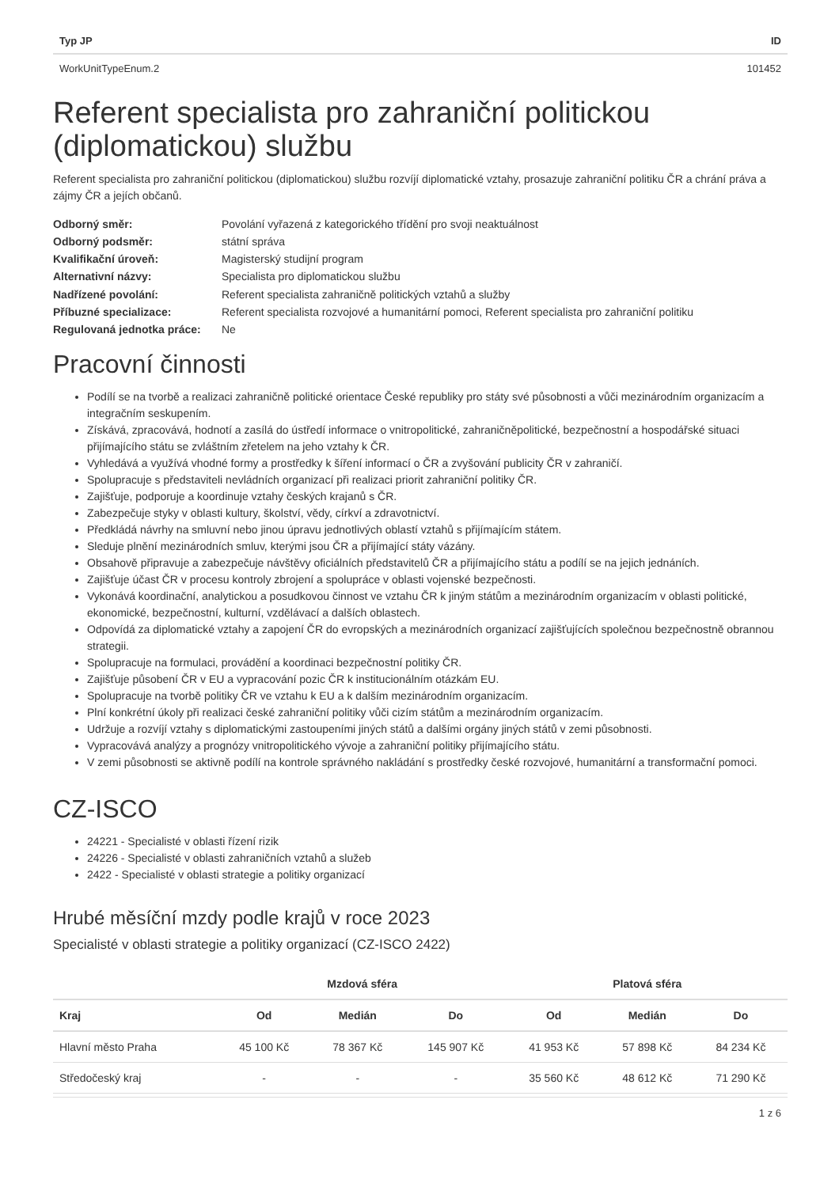| Typ JP | ID |
| --- | --- |
| WorkUnitTypeEnum.2 | 101452 |
Referent specialista pro zahraniční politickou (diplomatickou) službu
Referent specialista pro zahraniční politickou (diplomatickou) službu rozvíjí diplomatické vztahy, prosazuje zahraniční politiku ČR a chrání práva a zájmy ČR a jejích občanů.
| Odborný směr: | Povolání vyřazená z kategorického třídění pro svoji neaktuálnost |
| Odborný podsměr: | státní správa |
| Kvalifikační úroveň: | Magisterský studijní program |
| Alternativní názvy: | Specialista pro diplomatickou službu |
| Nadřízené povolání: | Referent specialista zahraničně politických vztahů a služby |
| Příbuzné specializace: | Referent specialista rozvojové a humanitární pomoci, Referent specialista pro zahraniční politiku |
| Regulovaná jednotka práce: | Ne |
Pracovní činnosti
Podílí se na tvorbě a realizaci zahraničně politické orientace České republiky pro státy své působnosti a vůči mezinárodním organizacím a integračním seskupením.
Získává, zpracovává, hodnotí a zasílá do ústředí informace o vnitropolitické, zahraničněpolitické, bezpečnostní a hospodářské situaci přijímajícího státu se zvláštním zřetelem na jeho vztahy k ČR.
Vyhledává a využívá vhodné formy a prostředky k šíření informací o ČR a zvyšování publicity ČR v zahraničí.
Spolupracuje s představiteli nevládních organizací při realizaci priorit zahraniční politiky ČR.
Zajišťuje, podporuje a koordinuje vztahy českých krajanů s ČR.
Zabezpečuje styky v oblasti kultury, školství, vědy, církví a zdravotnictví.
Předkládá návrhy na smluvní nebo jinou úpravu jednotlivých oblastí vztahů s přijímajícím státem.
Sleduje plnění mezinárodních smluv, kterými jsou ČR a přijímající státy vázány.
Obsahově připravuje a zabezpečuje návštěvy oficiálních představitelů ČR a přijímajícího státu a podílí se na jejich jednáních.
Zajišťuje účast ČR v procesu kontroly zbrojení a spolupráce v oblasti vojenské bezpečnosti.
Vykonává koordinační, analytickou a posudkovou činnost ve vztahu ČR k jiným státům a mezinárodním organizacím v oblasti politické, ekonomické, bezpečnostní, kulturní, vzdělávací a dalších oblastech.
Odpovídá za diplomatické vztahy a zapojení ČR do evropských a mezinárodních organizací zajišťujících společnou bezpečnostně obrannou strategii.
Spolupracuje na formulaci, provádění a koordinaci bezpečnostní politiky ČR.
Zajišťuje působení ČR v EU a vypracování pozic ČR k institucionálním otázkám EU.
Spolupracuje na tvorbě politiky ČR ve vztahu k EU a k dalším mezinárodním organizacím.
Plní konkrétní úkoly při realizaci české zahraniční politiky vůči cizím státům a mezinárodním organizacím.
Udržuje a rozvíjí vztahy s diplomatickými zastoupeními jiných států a dalšími orgány jiných států v zemi působnosti.
Vypracovává analýzy a prognózy vnitropolitického vývoje a zahraniční politiky přijímajícího státu.
V zemi působnosti se aktivně podílí na kontrole správného nakládání s prostředky české rozvojové, humanitární a transformační pomoci.
CZ-ISCO
24221 - Specialisté v oblasti řízení rizik
24226 - Specialisté v oblasti zahraničních vztahů a služeb
2422 - Specialisté v oblasti strategie a politiky organizací
Hrubé měsíční mzdy podle krajů v roce 2023
Specialisté v oblasti strategie a politiky organizací (CZ-ISCO 2422)
| | Mzdová sféra | | | Platová sféra | | |
| --- | --- | --- | --- | --- | --- | --- |
| Kraj | Od | Medián | Do | Od | Medián | Do |
| Hlavní město Praha | 45 100 Kč | 78 367 Kč | 145 907 Kč | 41 953 Kč | 57 898 Kč | 84 234 Kč |
| Středočeský kraj | - | - | - | 35 560 Kč | 48 612 Kč | 71 290 Kč |
1 z 6